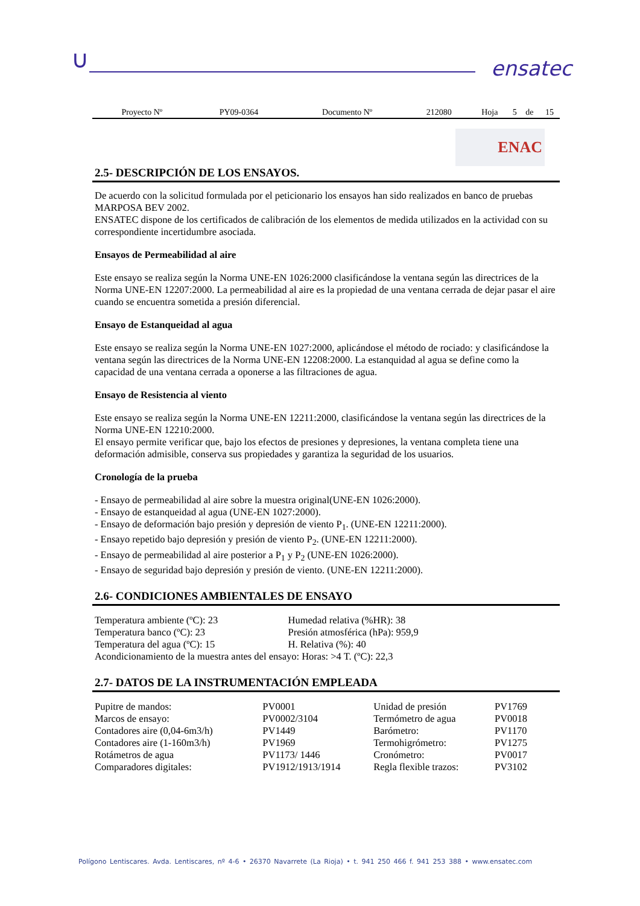∪ ensatec
| Proyecto Nº | PY09-0364 | Documento Nº | 212080 | Hoja | 5 | de | 15 |
ENAC
2.5- DESCRIPCIÓN DE LOS ENSAYOS.
De acuerdo con la solicitud formulada por el peticionario los ensayos han sido realizados en banco de pruebas MARPOSA BEV 2002.
ENSATEC dispone de los certificados de calibración de los elementos de medida utilizados en la actividad con su correspondiente incertidumbre asociada.
Ensayos de Permeabilidad al aire
Este ensayo se realiza según la Norma UNE-EN 1026:2000 clasificándose la ventana según las directrices de la Norma UNE-EN 12207:2000. La permeabilidad al aire es la propiedad de una ventana cerrada de dejar pasar el aire cuando se encuentra sometida a presión diferencial.
Ensayo de Estanqueidad al agua
Este ensayo se realiza según la Norma UNE-EN 1027:2000, aplicándose el método de rociado: y clasificándose la ventana según las directrices de la Norma UNE-EN 12208:2000. La estanquidad al agua se define como la capacidad de una ventana cerrada a oponerse a las filtraciones de agua.
Ensayo de Resistencia al viento
Este ensayo se realiza según la Norma UNE-EN 12211:2000, clasificándose la ventana según las directrices de la Norma UNE-EN 12210:2000.
El ensayo permite verificar que, bajo los efectos de presiones y depresiones, la ventana completa tiene una deformación admisible, conserva sus propiedades y garantiza la seguridad de los usuarios.
Cronología de la prueba
- Ensayo de permeabilidad al aire sobre la muestra original(UNE-EN 1026:2000).
- Ensayo de estanqueidad al agua (UNE-EN 1027:2000).
- Ensayo de deformación bajo presión y depresión de viento P<sub>1</sub>. (UNE-EN 12211:2000).
- Ensayo repetido bajo depresión y presión de viento P<sub>2</sub>. (UNE-EN 12211:2000).
- Ensayo de permeabilidad al aire posterior a P<sub>1</sub> y P<sub>2</sub> (UNE-EN 1026:2000).
- Ensayo de seguridad bajo depresión y presión de viento. (UNE-EN 12211:2000).
2.6- CONDICIONES AMBIENTALES DE ENSAYO
| Temperatura ambiente (ºC): 23 | Humedad relativa (%HR): 38 |
| Temperatura banco (ºC): 23 | Presión atmosférica (hPa): 959,9 |
| Temperatura del agua (ºC): 15 | H. Relativa (%): 40 |
| Acondicionamiento de la muestra antes del ensayo: Horas: >4 T. (ºC): 22,3 | |
2.7- DATOS DE LA INSTRUMENTACIÓN EMPLEADA
| Pupitre de mandos: | PV0001 | Unidad de presión | PV1769 |
| Marcos de ensayo: | PV0002/3104 | Termómetro de agua | PV0018 |
| Contadores aire (0,04-6m3/h) | PV1449 | Barómetro: | PV1170 |
| Contadores aire (1-160m3/h) | PV1969 | Termohigrómetro: | PV1275 |
| Rotámetros de agua | PV1173/ 1446 | Cronómetro: | PV0017 |
| Comparadores digitales: | PV1912/1913/1914 | Regla flexible trazos: | PV3102 |
Polígono Lentiscares. Avda. Lentiscares, nº 4-6 • 26370 Navarrete (La Rioja) • t. 941 250 466 f. 941 253 388 • www.ensatec.com